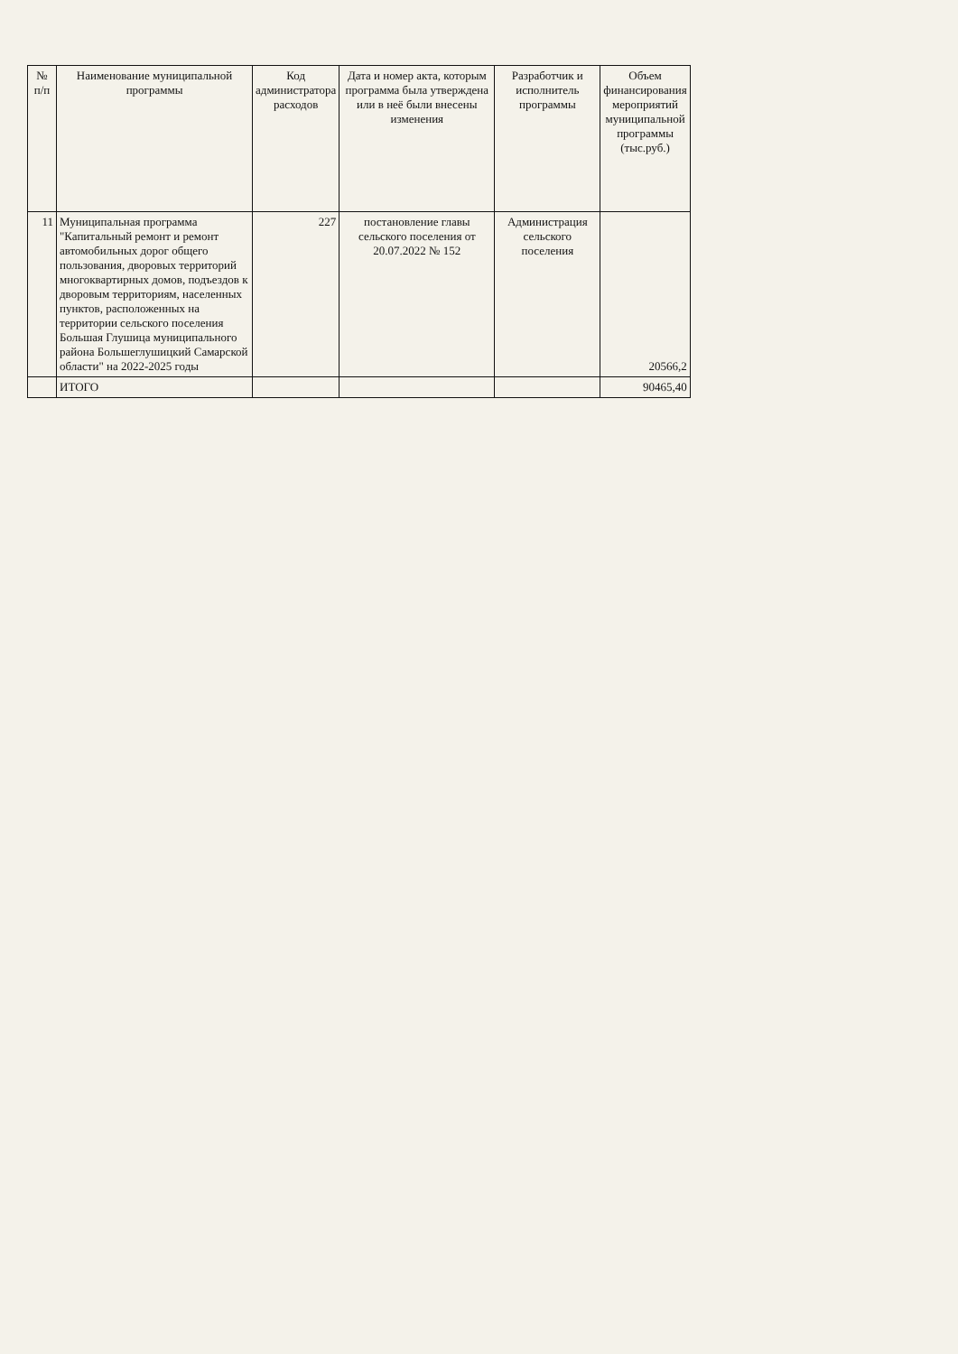| № п/п | Наименование муниципальной программы | Код администратора расходов | Дата и номер акта, которым программа была утверждена или в неё были внесены изменения | Разработчик и исполнитель программы | Объем финансирования мероприятий муниципальной программы (тыс.руб.) |
| --- | --- | --- | --- | --- | --- |
| 11 | Муниципальная программа "Капитальный ремонт и ремонт автомобильных дорог общего пользования, дворовых территорий многоквартирных домов, подъездов к дворовым территориям, населенных пунктов, расположенных на территории сельского поселения Большая Глушица муниципального района Большеглушицкий Самарской области" на 2022-2025 годы | 227 | постановление главы сельского поселения от 20.07.2022 № 152 | Администрация сельского поселения | 20566,2 |
| | ИТОГО | | | | 90465,40 |